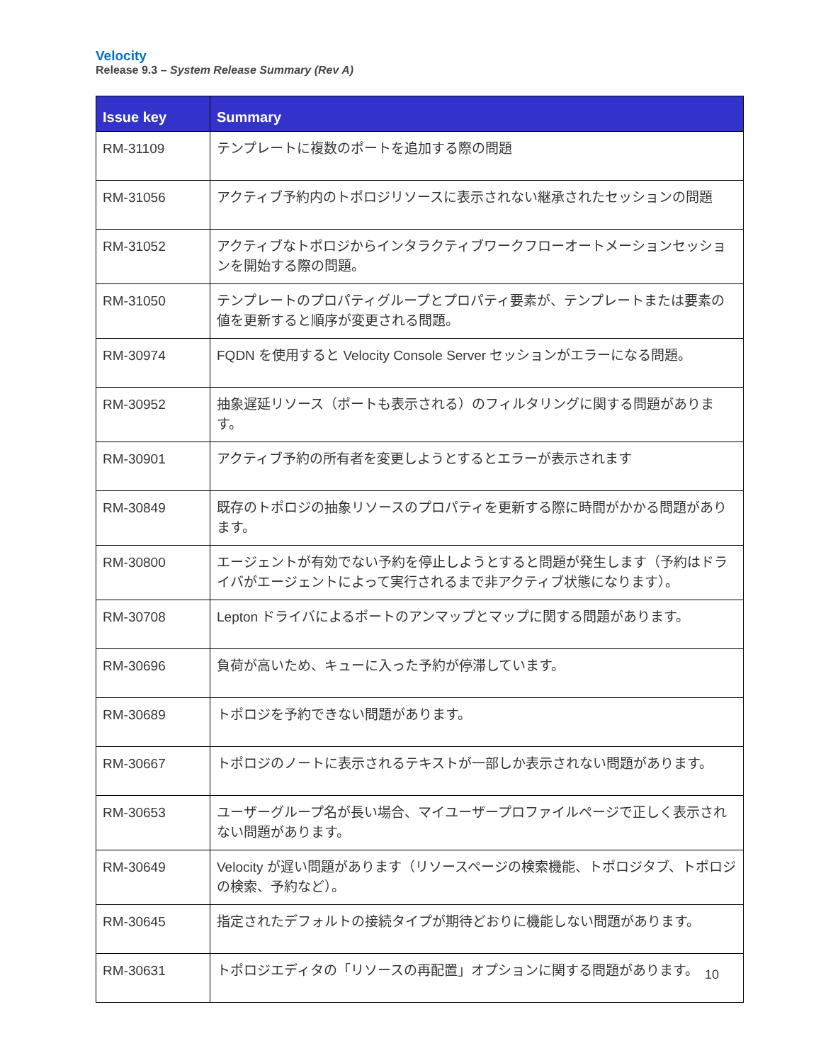Velocity
Release 9.3 – System Release Summary (Rev A)
| Issue key | Summary |
| --- | --- |
| RM-31109 | テンプレートに複数のポートを追加する際の問題 |
| RM-31056 | アクティブ予約内のトポロジリソースに表示されない継承されたセッションの問題 |
| RM-31052 | アクティブなトポロジからインタラクティブワークフローオートメーションセッションを開始する際の問題。 |
| RM-31050 | テンプレートのプロパティグループとプロパティ要素が、テンプレートまたは要素の値を更新すると順序が変更される問題。 |
| RM-30974 | FQDN を使用すると Velocity Console Server セッションがエラーになる問題。 |
| RM-30952 | 抽象遅延リソース（ポートも表示される）のフィルタリングに関する問題があります。 |
| RM-30901 | アクティブ予約の所有者を変更しようとするとエラーが表示されます |
| RM-30849 | 既存のトポロジの抽象リソースのプロパティを更新する際に時間がかかる問題があります。 |
| RM-30800 | エージェントが有効でない予約を停止しようとすると問題が発生します（予約はドライバがエージェントによって実行されるまで非アクティブ状態になります）。 |
| RM-30708 | Lepton ドライバによるポートのアンマップとマップに関する問題があります。 |
| RM-30696 | 負荷が高いため、キューに入った予約が停滞しています。 |
| RM-30689 | トポロジを予約できない問題があります。 |
| RM-30667 | トポロジのノートに表示されるテキストが一部しか表示されない問題があります。 |
| RM-30653 | ユーザーグループ名が長い場合、マイユーザープロファイルページで正しく表示されない問題があります。 |
| RM-30649 | Velocity が遅い問題があります（リソースページの検索機能、トポロジタブ、トポロジの検索、予約など）。 |
| RM-30645 | 指定されたデフォルトの接続タイプが期待どおりに機能しない問題があります。 |
| RM-30631 | トポロジエディタの「リソースの再配置」オプションに関する問題があります。 |
10